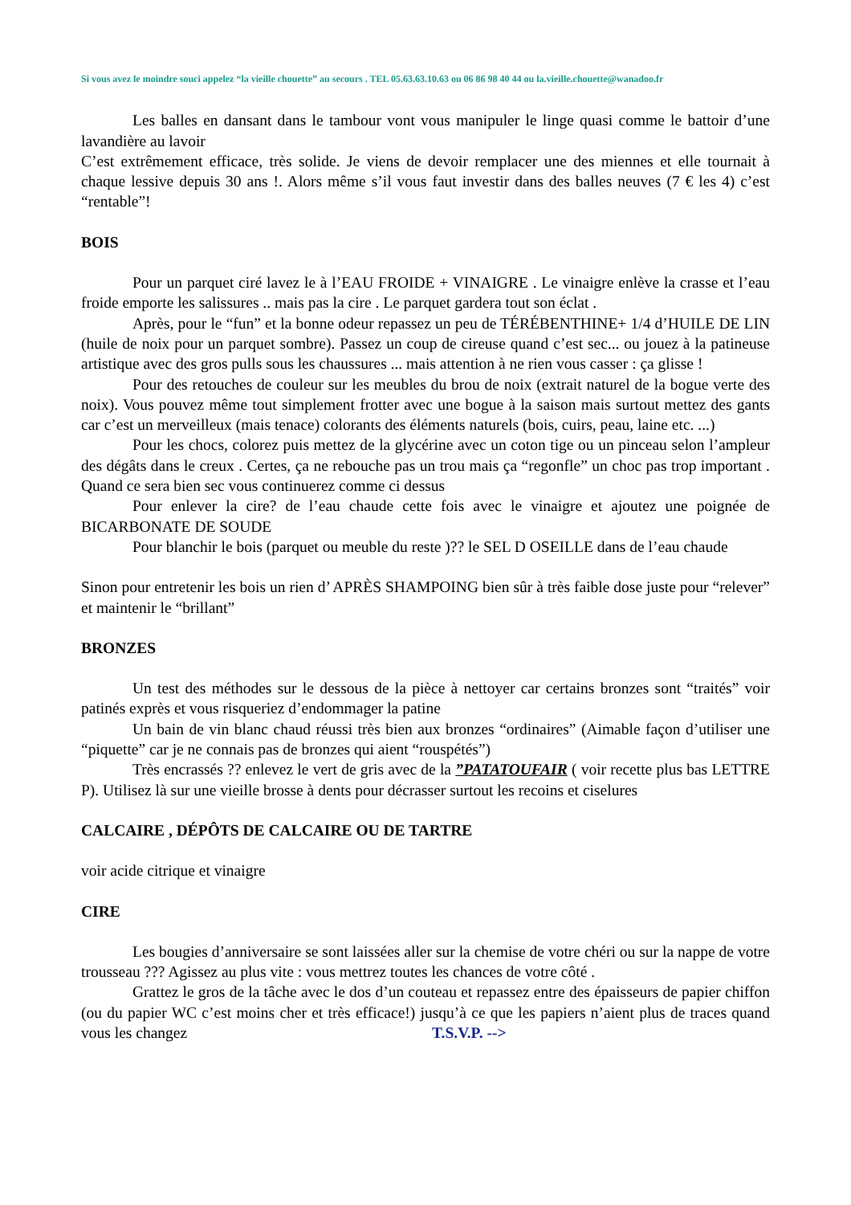Si vous avez le moindre souci appelez “la vieille chouette” au secours . TEL 05.63.63.10.63 ou 06 86 98 40 44 ou la.vieille.chouette@wanadoo.fr
Les balles en dansant dans le tambour vont vous manipuler le linge quasi comme le battoir d’une lavandière au lavoir
C’est extrêmement efficace, très solide. Je viens de devoir remplacer une des miennes et elle tournait à chaque lessive depuis 30 ans !. Alors même s’il vous faut investir dans des balles neuves (7 € les 4) c’est “rentable”!
BOIS
Pour un parquet ciré lavez le à l’EAU FROIDE + VINAIGRE . Le vinaigre enlève la crasse et l’eau froide emporte les salissures .. mais pas la cire . Le parquet gardera tout son éclat .
Après, pour le “fun” et la bonne odeur repassez un peu de TÉRÉBENTHINE+ 1/4 d’HUILE DE LIN (huile de noix pour un parquet sombre). Passez un coup de cireuse quand c’est sec... ou jouez à la patineuse artistique avec des gros pulls sous les chaussures ... mais attention à ne rien vous casser : ça glisse !
Pour des retouches de couleur sur les meubles du brou de noix (extrait naturel de la bogue verte des noix). Vous pouvez même tout simplement frotter avec une bogue à la saison mais surtout mettez des gants car c’est un merveilleux (mais tenace) colorants des éléments naturels (bois, cuirs, peau, laine etc. ...)
Pour les chocs, colorez puis mettez de la glycérine avec un coton tige ou un pinceau selon l’ampleur des dégâts dans le creux . Certes, ça ne rebouche pas un trou mais ça “regonfle” un choc pas trop important . Quand ce sera bien sec vous continuerez comme ci dessus
Pour enlever la cire? de l’eau chaude cette fois avec le vinaigre et ajoutez une poignée de BICARBONATE DE SOUDE
Pour blanchir le bois (parquet ou meuble du reste )?? le SEL D OSEILLE dans de l’eau chaude
Sinon pour entretenir les bois un rien d’ APRÈS SHAMPOING bien sûr à très faible dose juste pour “relever” et maintenir le “brillant”
BRONZES
Un test des méthodes sur le dessous de la pièce à nettoyer car certains bronzes sont “traités” voir patinés exprès et vous risqueriez d’endommager la patine
Un bain de vin blanc chaud réussi très bien aux bronzes “ordinaires” (Aimable façon d’utiliser une “piquette” car je ne connais pas de bronzes qui aient “rouspétés”)
Très encrassés ?? enlevez le vert de gris avec de la ”PATATOUFAIR ( voir recette plus bas LETTRE P). Utilisez là sur une vieille brosse à dents pour décrasser surtout les recoins et ciselures
CALCAIRE , DÉPÔTS DE CALCAIRE OU DE TARTRE
voir acide citrique et vinaigre
CIRE
Les bougies d’anniversaire se sont laissées aller sur la chemise de votre chéri ou sur la nappe de votre trousseau ??? Agissez au plus vite : vous mettrez toutes les chances de votre côté .
Grattez le gros de la tâche avec le dos d’un couteau et repassez entre des épaisseurs de papier chiffon (ou du papier WC c’est moins cher et très efficace!) jusqu’à ce que les papiers n’aient plus de traces quand vous les changez T.S.V.P. -->